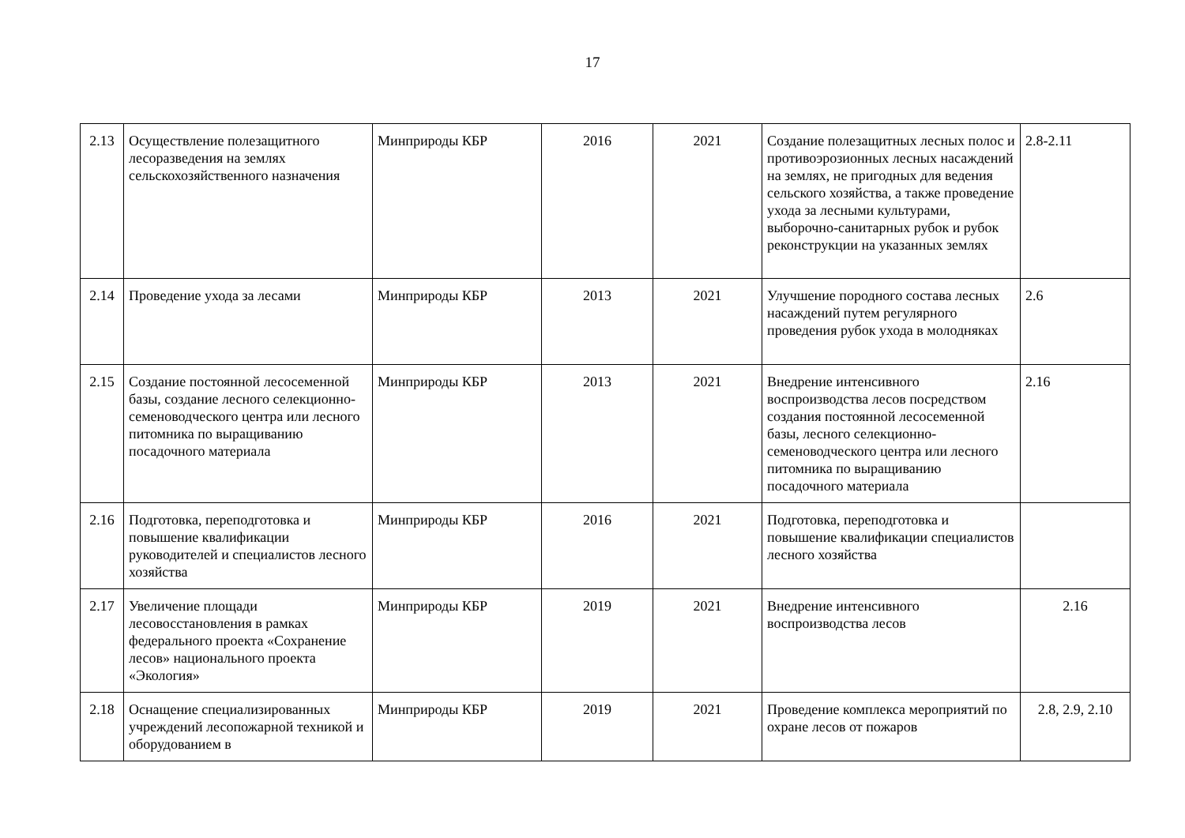17
| 2.13 | Осуществление полезащитного лесоразведения на землях сельскохозяйственного назначения | Минприроды КБР | 2016 | 2021 | Создание полезащитных лесных полос и противоэрозионных лесных насаждений на землях, не пригодных для ведения сельского хозяйства, а также проведение ухода за лесными культурами, выборочно-санитарных рубок и рубок реконструкции на указанных землях | 2.8-2.11 |
| 2.14 | Проведение ухода за лесами | Минприроды КБР | 2013 | 2021 | Улучшение породного состава лесных насаждений путем регулярного проведения рубок ухода в молодняках | 2.6 |
| 2.15 | Создание постоянной лесосеменной базы, создание лесного селекционно-семеноводческого центра или лесного питомника по выращиванию посадочного материала | Минприроды КБР | 2013 | 2021 | Внедрение интенсивного воспроизводства лесов посредством создания постоянной лесосеменной базы, лесного селекционно-семеноводческого центра или лесного питомника по выращиванию посадочного материала | 2.16 |
| 2.16 | Подготовка, переподготовка и повышение квалификации руководителей и специалистов лесного хозяйства | Минприроды КБР | 2016 | 2021 | Подготовка, переподготовка и повышение квалификации специалистов лесного хозяйства | |
| 2.17 | Увеличение площади лесовосстановления в рамках федерального проекта «Сохранение лесов» национального проекта «Экология» | Минприроды КБР | 2019 | 2021 | Внедрение интенсивного воспроизводства лесов | 2.16 |
| 2.18 | Оснащение специализированных учреждений лесопожарной техникой и оборудованием в | Минприроды КБР | 2019 | 2021 | Проведение комплекса мероприятий по охране лесов от пожаров | 2.8, 2.9, 2.10 |